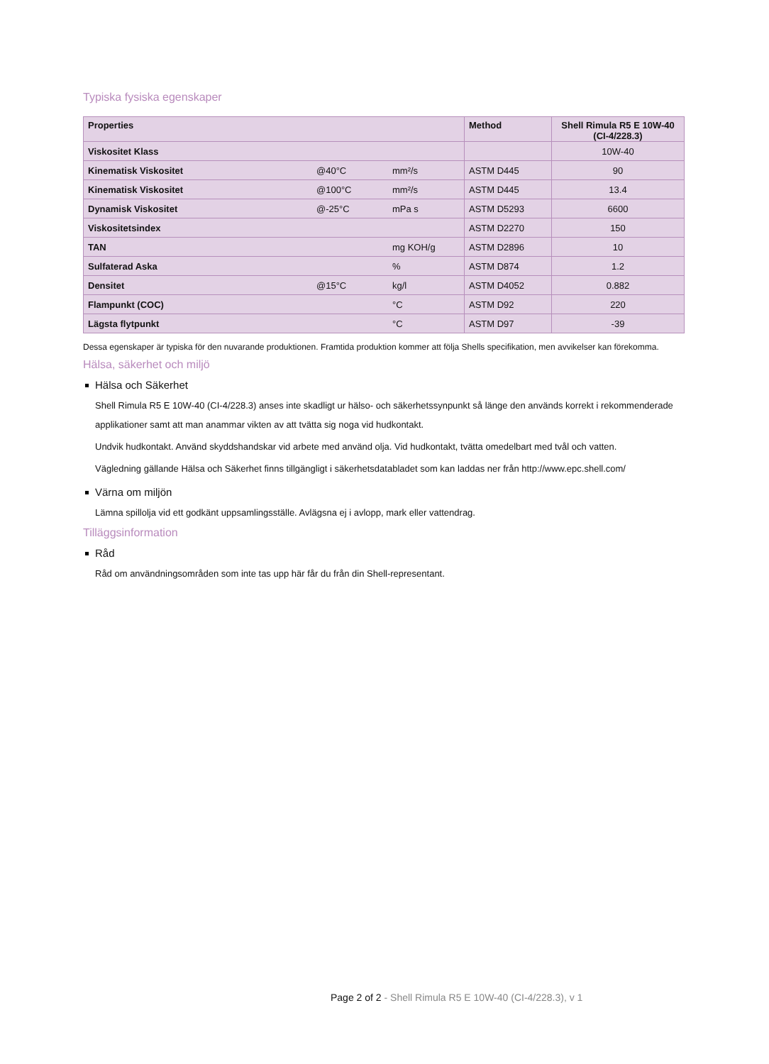Typiska fysiska egenskaper
| Properties | | | Method | Shell Rimula R5 E 10W-40 (CI-4/228.3) |
| --- | --- | --- | --- | --- |
| Viskositet Klass | | | | 10W-40 |
| Kinematisk Viskositet | @40°C | mm²/s | ASTM D445 | 90 |
| Kinematisk Viskositet | @100°C | mm²/s | ASTM D445 | 13.4 |
| Dynamisk Viskositet | @-25°C | mPa s | ASTM D5293 | 6600 |
| Viskositetsindex | | | ASTM D2270 | 150 |
| TAN | | mg KOH/g | ASTM D2896 | 10 |
| Sulfaterad Aska | | % | ASTM D874 | 1.2 |
| Densitet | @15°C | kg/l | ASTM D4052 | 0.882 |
| Flampunkt (COC) | | °C | ASTM D92 | 220 |
| Lägsta flytpunkt | | °C | ASTM D97 | -39 |
Dessa egenskaper är typiska för den nuvarande produktionen. Framtida produktion kommer att följa Shells specifikation, men avvikelser kan förekomma.
Hälsa, säkerhet och miljö
Hälsa och Säkerhet
Shell Rimula R5 E 10W-40 (CI-4/228.3) anses inte skadligt ur hälso- och säkerhetssynpunkt så länge den används korrekt i rekommenderade applikationer samt att man anammar vikten av att tvätta sig noga vid hudkontakt.
Undvik hudkontakt. Använd skyddshandskar vid arbete med använd olja. Vid hudkontakt, tvätta omedelbart med tvål och vatten.
Vägledning gällande Hälsa och Säkerhet finns tillgängligt i säkerhetsdatabladet som kan laddas ner från http://www.epc.shell.com/
Värna om miljön
Lämna spillolja vid ett godkänt uppsamlingsställe. Avlägsna ej i avlopp, mark eller vattendrag.
Tilläggsinformation
Råd
Råd om användningsområden som inte tas upp här får du från din Shell-representant.
Page 2 of 2 - Shell Rimula R5 E 10W-40 (CI-4/228.3), v 1